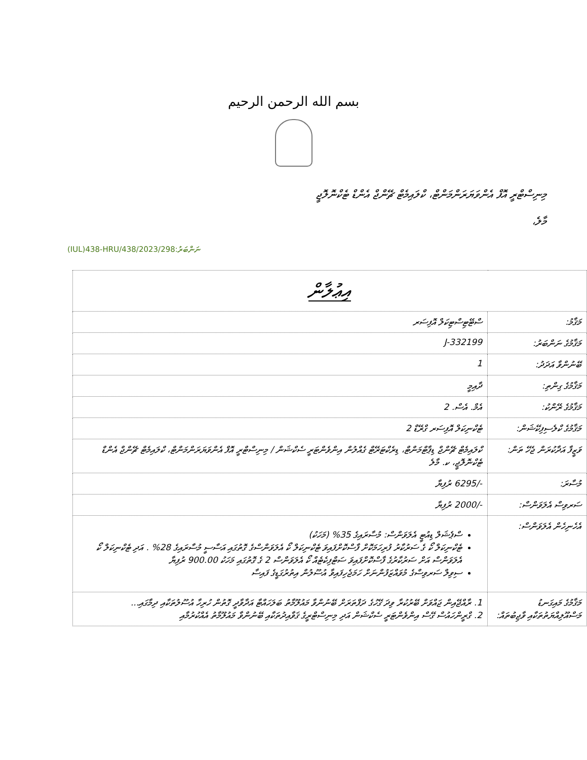بسم الله الرحمن الرحيم
މިނިސްޓްރީ އޮފް އެންވަޔަރަންމަންޓް، ކްލައިމެޓް ޗޭންޖް އެންޑް ޓެކްނޮލޮޖީ
މާލެ،
(IUL)438-HRU/438/2023/298:ނަންބަރު
| އިޢުލާން | |
| މަޤާމު: | ސްޓޭޓިސްޓިކަލް އޮފިސަރ |
| މަޤާމުގެ ނަންބަރު: | J-332199 |
| ބޭނުންވާ އަދަދު: | 1 |
| މަޤާމުގެ ގިންތި: | ދާއިމީ |
| މަޤާމުގެ ރޭންކު: | އެމް. އެސް. 2 |
| މަޤާމުގެ ކްލެސިފިކޭޝަން: | ޓެކްނިކަލް އޮފިސަރ ގްރޭޑް 2 |
| ވަޒީފާ އަދާކުރަން ޖެހޭ ތަން: | ކްލައިމެޓް ޗޭންޖް ޑިޕާޓްމަންޓް، ޑިރެކްޓަރޭޓް ގެއްލުން އިންވެންޓަރީ ސެކްޝަން / މިނިސްޓްރީ އޮފް އެންވަޔަރަންމަންޓް، ކްލައިމެޓް ޗޭންޖް އެންޑް ޓެކްނޮލޮޖީ، ކ. މާލެ |
| މުސާރަ: | -/6295 ރުފިޔާ |
| ސަރވިސް އެލަވަންސް: | -/2000 ރުފިޔާ |
| އެހެނިހެން އެލަވަންސް: | ސްޕެޝަލް ޑިއުޓީ އެލަވަންސް: މުސާރައިގެ 35% (މަހަކު) ޓެކްނިކަލް ކޯ ގެ ސަރުކާރު ފުރިހަމަކޮށް ފާސްކޮށްފައިވަ ޓެކްނިކަލް ކޯ އެލަވަންސްގެ ގޮތުގައި އަސާސީ މުސާރައިގެ 28% . އަދި ޓެކްނިކަލް ކޯ އެލަވަންސް އަށް ސަރުކާރުގެ ފާސްކޮށްފައިވަ ސަޓްފިކެޓެއް ކޯ އެލަވަންސް 2 ގެ ގޮތުގައި މަހަކު 900.00 ރުފިޔާ ސިވިލް ސަރވިސްގެ މުވައްޒަފުންނަށް ހަމަޖެހިފައިވާ އުސޫލުން އިތުރުގަޑީގެ ފައިސާ |
| މަޤާމުގެ މައިގަނޑު މަސްއޫލިއްޔަތުތަކާއި ވާޖިބުތައް: | 1. ރާއްޖޭއިން ޖައްވަށް ބޭރުކުރާ ވިދަ ގޭހުގެ ދަފްތަރަށް ބޭނުންވާ މައުލޫމާތު ބަލަހައްޓާ އަދާވާދީ ގޮތުން ހުރިހާ އުސޫލުތަކާއި ދިމާގައި... 2. ގްރީންހައުސް ގޭސް އިންވެންޓަރީ ސެކްޝަން އަދި މިނިސްޓްރީގެ ޤަވާއިދުތަކާއި ބޭނުންވާ މައުލޫމާތު އެއްކުރުމާއި |